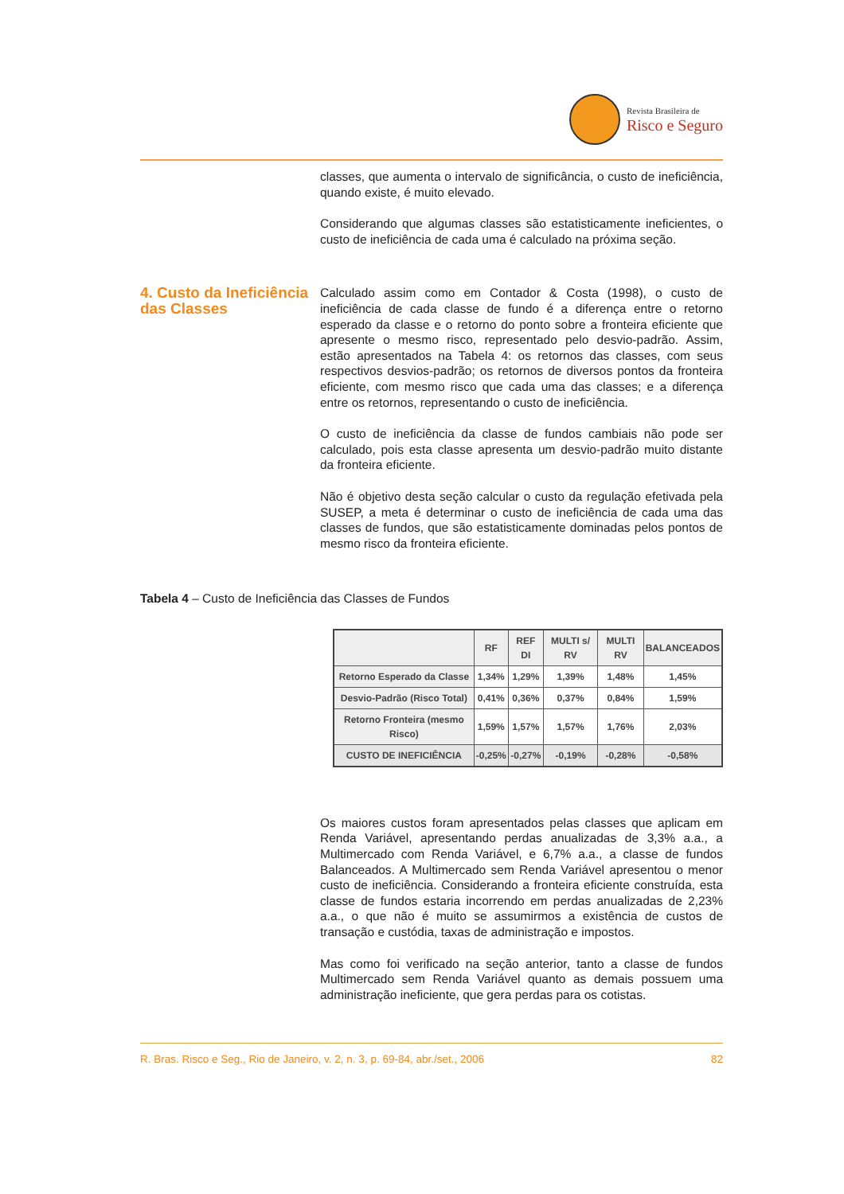Revista Brasileira de
Risco e Seguro
classes, que aumenta o intervalo de significância, o custo de ineficiência, quando existe, é muito elevado.
Considerando que algumas classes são estatisticamente ineficientes, o custo de ineficiência de cada uma é calculado na próxima seção.
4. Custo da Ineficiência das Classes
Calculado assim como em Contador & Costa (1998), o custo de ineficiência de cada classe de fundo é a diferença entre o retorno esperado da classe e o retorno do ponto sobre a fronteira eficiente que apresente o mesmo risco, representado pelo desvio-padrão. Assim, estão apresentados na Tabela 4: os retornos das classes, com seus respectivos desvios-padrão; os retornos de diversos pontos da fronteira eficiente, com mesmo risco que cada uma das classes; e a diferença entre os retornos, representando o custo de ineficiência.
O custo de ineficiência da classe de fundos cambiais não pode ser calculado, pois esta classe apresenta um desvio-padrão muito distante da fronteira eficiente.
Não é objetivo desta seção calcular o custo da regulação efetivada pela SUSEP, a meta é determinar o custo de ineficiência de cada uma das classes de fundos, que são estatisticamente dominadas pelos pontos de mesmo risco da fronteira eficiente.
Tabela 4 – Custo de Ineficiência das Classes de Fundos
| | RF | REF DI | MULTI s/ RV | MULTI RV | BALANCEADOS |
| --- | --- | --- | --- | --- | --- |
| Retorno Esperado da Classe | 1,34% | 1,29% | 1,39% | 1,48% | 1,45% |
| Desvio-Padrão (Risco Total) | 0,41% | 0,36% | 0,37% | 0,84% | 1,59% |
| Retorno Fronteira (mesmo Risco) | 1,59% | 1,57% | 1,57% | 1,76% | 2,03% |
| CUSTO DE INEFICIÊNCIA | -0,25% | -0,27% | -0,19% | -0,28% | -0,58% |
Os maiores custos foram apresentados pelas classes que aplicam em Renda Variável, apresentando perdas anualizadas de 3,3% a.a., a Multimercado com Renda Variável, e 6,7% a.a., a classe de fundos Balanceados. A Multimercado sem Renda Variável apresentou o menor custo de ineficiência. Considerando a fronteira eficiente construída, esta classe de fundos estaria incorrendo em perdas anualizadas de 2,23% a.a., o que não é muito se assumirmos a existência de custos de transação e custódia, taxas de administração e impostos.
Mas como foi verificado na seção anterior, tanto a classe de fundos Multimercado sem Renda Variável quanto as demais possuem uma administração ineficiente, que gera perdas para os cotistas.
R. Bras. Risco e Seg., Rio de Janeiro, v. 2, n. 3, p. 69-84, abr./set., 2006 82